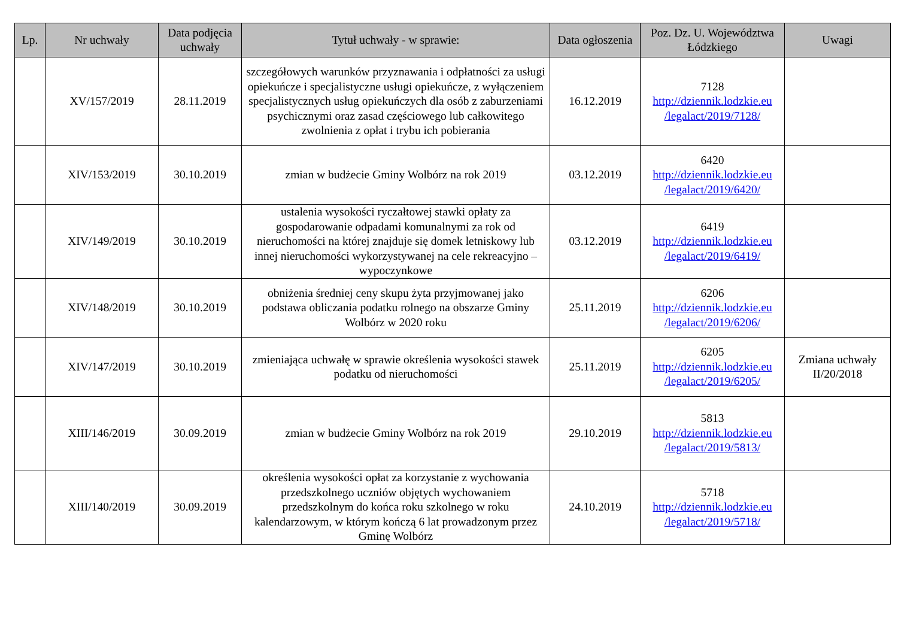| Lp. | Nr uchwały | Data podjęcia uchwały | Tytuł uchwały - w sprawie: | Data ogłoszenia | Poz. Dz. U. Województwa Łódzkiego | Uwagi |
| --- | --- | --- | --- | --- | --- | --- |
| | XV/157/2019 | 28.11.2019 | szczegółowych warunków przyznawania i odpłatności za usługi opiekuńcze i specjalistyczne usługi opiekuńcze, z wyłączeniem specjalistycznych usług opiekuńczych dla osób z zaburzeniami psychicznymi oraz zasad częściowego lub całkowitego zwolnienia z opłat i trybu ich pobierania | 16.12.2019 | 7128 http://dziennik.lodzkie.eu /legalact/2019/7128/ | |
| | XIV/153/2019 | 30.10.2019 | zmian w budżecie Gminy Wolbórz na rok 2019 | 03.12.2019 | 6420 http://dziennik.lodzkie.eu /legalact/2019/6420/ | |
| | XIV/149/2019 | 30.10.2019 | ustalenia wysokości ryczałtowej stawki opłaty za gospodarowanie odpadami komunalnymi za rok od nieruchomości na której znajduje się domek letniskowy lub innej nieruchomości wykorzystywanej na cele rekreacyjno – wypoczynkowe | 03.12.2019 | 6419 http://dziennik.lodzkie.eu /legalact/2019/6419/ | |
| | XIV/148/2019 | 30.10.2019 | obniżenia średniej ceny skupu żyta przyjmowanej jako podstawa obliczania podatku rolnego na obszarze Gminy Wolbórz w 2020 roku | 25.11.2019 | 6206 http://dziennik.lodzkie.eu /legalact/2019/6206/ | |
| | XIV/147/2019 | 30.10.2019 | zmieniająca uchwałę w sprawie określenia wysokości stawek podatku od nieruchomości | 25.11.2019 | 6205 http://dziennik.lodzkie.eu /legalact/2019/6205/ | Zmiana uchwały II/20/2018 |
| | XIII/146/2019 | 30.09.2019 | zmian w budżecie Gminy Wolbórz na rok 2019 | 29.10.2019 | 5813 http://dziennik.lodzkie.eu /legalact/2019/5813/ | |
| | XIII/140/2019 | 30.09.2019 | określenia wysokości opłat za korzystanie z wychowania przedszkolnego uczniów objętych wychowaniem przedszkolnym do końca roku szkolnego w roku kalendarzowym, w którym kończą 6 lat prowadzonym przez Gminę Wolbórz | 24.10.2019 | 5718 http://dziennik.lodzkie.eu /legalact/2019/5718/ | |